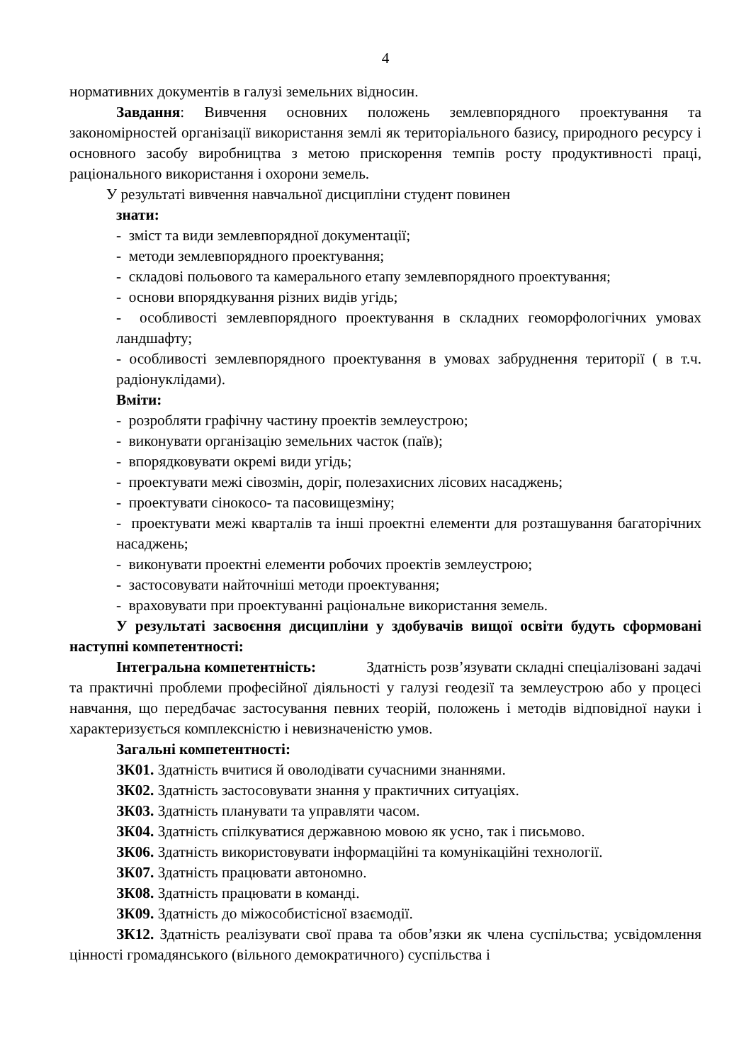4
нормативних документів в галузі земельних відносин.
Завдання: Вивчення основних положень землевпорядного проектування та закономірностей організації використання землі як територіального базису, природного ресурсу і основного засобу виробництва з метою прискорення темпів росту продуктивності праці, раціонального використання і охорони земель.
У результаті вивчення навчальної дисципліни студент повинен
знати:
- зміст та види землевпорядної документації;
- методи землевпорядного проектування;
- складові польового та камерального етапу землевпорядного проектування;
- основи впорядкування різних видів угідь;
- особливості землевпорядного проектування в складних геоморфологічних умовах ландшафту;
- особливості землевпорядного проектування в умовах забруднення території ( в т.ч. радіонуклідами).
Вміти:
- розробляти графічну частину проектів землеустрою;
- виконувати організацію земельних часток (паїв);
- впорядковувати окремі види угідь;
- проектувати межі сівозмін, доріг, полезахисних лісових насаджень;
- проектувати сінокосо- та пасовищезміну;
- проектувати межі кварталів та інші проектні елементи для розташування багаторічних насаджень;
- виконувати проектні елементи робочих проектів землеустрою;
- застосовувати найточніші методи проектування;
- враховувати при проектуванні раціональне використання земель.
У результаті засвоєння дисципліни у здобувачів вищої освіти будуть сформовані наступні компетентності:
Інтегральна компетентність: Здатність розв’язувати складні спеціалізовані задачі та практичні проблеми професійної діяльності у галузі геодезії та землеустрою або у процесі навчання, що передбачає застосування певних теорій, положень і методів відповідної науки і характеризується комплексністю і невизначеністю умов.
Загальні компетентності:
ЗК01. Здатність вчитися й оволодівати сучасними знаннями.
ЗК02. Здатність застосовувати знання у практичних ситуаціях.
ЗК03. Здатність планувати та управляти часом.
ЗК04. Здатність спілкуватися державною мовою як усно, так і письмово.
ЗК06. Здатність використовувати інформаційні та комунікаційні технології.
ЗК07. Здатність працювати автономно.
ЗК08. Здатність працювати в команді.
ЗК09. Здатність до міжособистісної взаємодії.
ЗК12. Здатність реалізувати свої права та обов’язки як члена суспільства; усвідомлення цінності громадянського (вільного демократичного) суспільства і